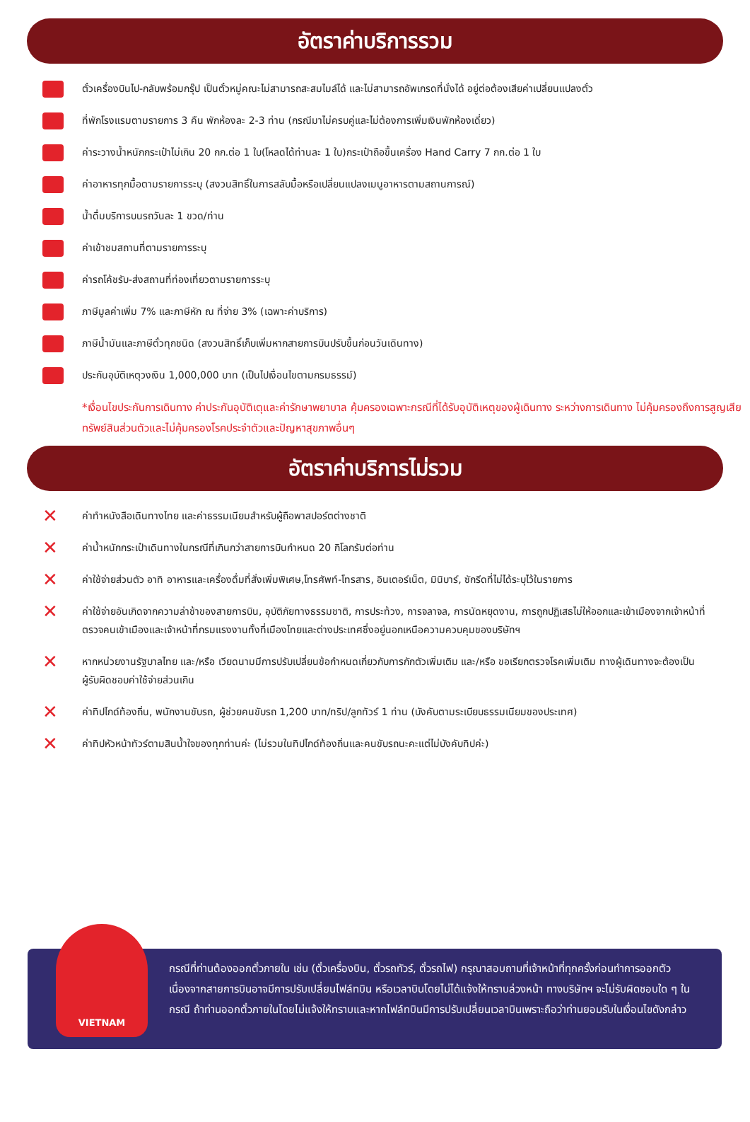อัตราค่าบริการรวม
ตั๋วเครื่องบินไป-กลับพร้อมกรุ๊ป เป็นตั๋วหมู่คณะไม่สามารถสะสมไมล์ได้ และไม่สามารถอัพเกรดที่นั่งได้ อยู่ต่อต้องเสียค่าเปลี่ยนแปลงตั๋ว
ที่พักโรงแรมตามรายการ 3 คืน พักห้องละ 2-3 ท่าน (กรณีมาไม่ครบคู่และไม่ต้องการเพิ่มเงินพักห้องเดี่ยว)
ค่าระวางน้ำหนักกระเป๋าไม่เกิน 20 กก.ต่อ 1 ใบ(โหลดได้ท่านละ 1 ใบ)กระเป๋าถือขึ้นเครื่อง Hand Carry 7 กก.ต่อ 1 ใบ
ค่าอาหารทุกมื้อตามรายการระบุ (สงวนสิทธิ์ในการสลับมื้อหรือเปลี่ยนแปลงเมนูอาหารตามสถานการณ์)
น้ำดื่มบริการบนรถวันละ 1 ขวด/ท่าน
ค่าเข้าชมสถานที่ตามรายการระบุ
ค่ารถโค้ชรับ-ส่งสถานที่ท่องเที่ยวตามรายการระบุ
ภาษีมูลค่าเพิ่ม 7% และภาษีหัก ณ ที่จ่าย 3% (เฉพาะค่าบริการ)
ภาษีน้ำมันและภาษีตั๋วทุกชนิด (สงวนสิทธิ์เก็บเพิ่มหากสายการบินปรับขึ้นก่อนวันเดินทาง)
ประกันอุบัติเหตุวงเงิน 1,000,000 บาท (เป็นไปเงื่อนไขตามกรมธรรม์)
*เงื่อนไขประกันการเดินทาง ค่าประกันอุบัติเตุและค่ารักษาพยาบาล คุ้มครองเฉพาะกรณีที่ได้รับอุบัติเหตุของผู้เดินทาง ระหว่างการเดินทาง ไม่คุ้มครองถึงการสูญเสียทรัพย์สินส่วนตัวและไม่คุ้มครองโรคประจำตัวและปัญหาสุขภาพอื่นๆ
อัตราค่าบริการไม่รวม
✕
ค่าทำหนังสือเดินทางไทย และค่าธรรมเนียมสำหรับผู้ถือพาสปอร์ตต่างชาติ
✕
ค่าน้ำหนักกระเป๋าเดินทางในกรณีที่เกินกว่าสายการบินกำหนด 20 กิโลกรัมต่อท่าน
✕
ค่าใช้จ่ายส่วนตัว อาทิ อาหารและเครื่องดื่มที่สั่งเพิ่มพิเศษ,โทรศัพท์-โทรสาร, อินเตอร์เน็ต, มินิบาร์, ซักรีดที่ไม่ได้ระบุไว้ในรายการ
✕
ค่าใช้จ่ายอันเกิดจากความล่าช้าของสายการบิน, อุบัติภัยทางธรรมชาติ, การประท้วง, การจลาจล, การนัดหยุดงาน, การถูกปฏิเสธไม่ให้ออกและเข้าเมืองจากเจ้าหน้าที่ตรวจคนเข้าเมืองและเจ้าหน้าที่กรมแรงงานทั้งที่เมืองไทยและต่างประเทศซึ่งอยู่นอกเหนือความควบคุมของบริษัทฯ
✕
หากหน่วยงานรัฐบาลไทย และ/หรือ เวียดนามมีการปรับเปลี่ยนข้อกำหนดเกี่ยวกับการกักตัวเพิ่มเติม และ/หรือ ขอเรียกตรวจโรคเพิ่มเติม ทางผู้เดินทางจะต้องเป็นผู้รับผิดชอบค่าใช้จ่ายส่วนเกิน
✕
ค่าทิปไกด์ท้องถิ่น, พนักงานขับรถ, ผู้ช่วยคนขับรถ 1,200 บาท/ทริป/ลูกทัวร์ 1 ท่าน (บังคับตามระเบียบธรรมเนียมของประเทศ)
✕
ค่าทิปหัวหน้าทัวร์ตามสินน้ำใจของทุกท่านค่ะ (ไม่รวมในทิปไกด์ท้องถิ่นและคนขับรถนะคะแต่ไม่บังคับทิปค่ะ)
VIETNAM
กรณีที่ท่านต้องออกตั๋วภายใน เช่น (ตั๋วเครื่องบิน, ตั๋วรถทัวร์, ตั๋วรถไฟ) กรุณาสอบถามที่เจ้าหน้าที่ทุกครั้งก่อนทำการออกตัว เนื่องจากสายการบินอาจมีการปรับเปลี่ยนไฟล์ทบิน หรือเวลาบินโดยไม่ได้แจ้งให้ทราบล่วงหน้า ทางบริษัทฯ จะไม่รับผิดชอบใด ๆ ในกรณี ถ้าท่านออกตั๋วภายในโดยไม่แจ้งให้ทราบและหากไฟล์ทบินมีการปรับเปลี่ยนเวลาบินเพราะถือว่าท่านยอมรับในเงื่อนไขดังกล่าว